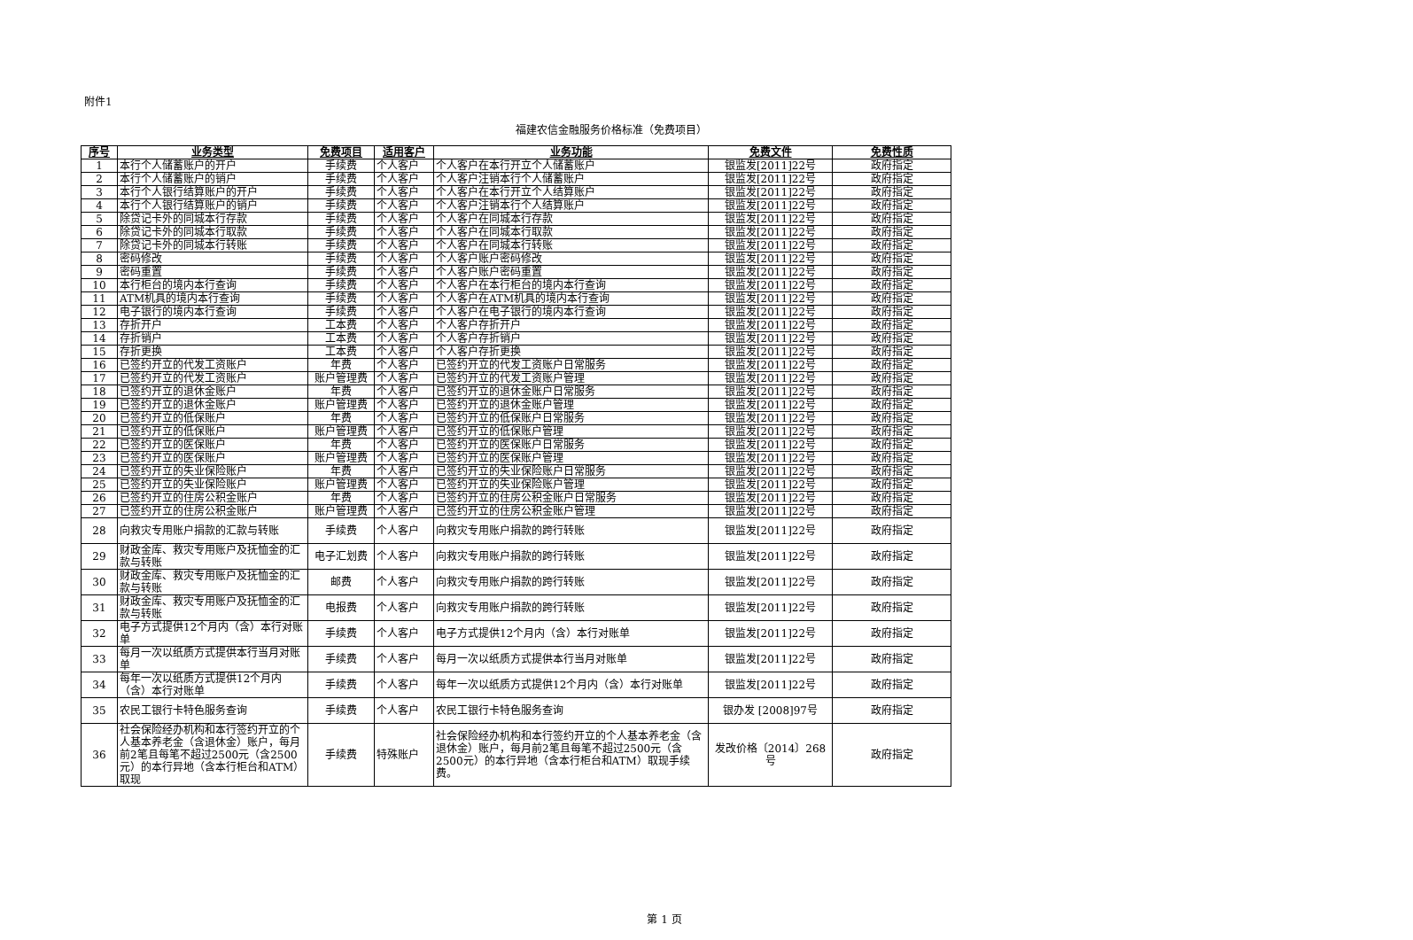附件1
福建农信金融服务价格标准（免费项目）
| 序号 | 业务类型 | 免费项目 | 适用客户 | 业务功能 | 免费文件 | 免费性质 |
| --- | --- | --- | --- | --- | --- | --- |
| 1 | 本行个人储蓄账户的开户 | 手续费 | 个人客户 | 个人客户在本行开立个人储蓄账户 | 银监发[2011]22号 | 政府指定 |
| 2 | 本行个人储蓄账户的销户 | 手续费 | 个人客户 | 个人客户注销本行个人储蓄账户 | 银监发[2011]22号 | 政府指定 |
| 3 | 本行个人银行结算账户的开户 | 手续费 | 个人客户 | 个人客户在本行开立个人结算账户 | 银监发[2011]22号 | 政府指定 |
| 4 | 本行个人银行结算账户的销户 | 手续费 | 个人客户 | 个人客户注销本行个人结算账户 | 银监发[2011]22号 | 政府指定 |
| 5 | 除贷记卡外的同城本行存款 | 手续费 | 个人客户 | 个人客户在同城本行存款 | 银监发[2011]22号 | 政府指定 |
| 6 | 除贷记卡外的同城本行取款 | 手续费 | 个人客户 | 个人客户在同城本行取款 | 银监发[2011]22号 | 政府指定 |
| 7 | 除贷记卡外的同城本行转账 | 手续费 | 个人客户 | 个人客户在同城本行转账 | 银监发[2011]22号 | 政府指定 |
| 8 | 密码修改 | 手续费 | 个人客户 | 个人客户账户密码修改 | 银监发[2011]22号 | 政府指定 |
| 9 | 密码重置 | 手续费 | 个人客户 | 个人客户账户密码重置 | 银监发[2011]22号 | 政府指定 |
| 10 | 本行柜台的境内本行查询 | 手续费 | 个人客户 | 个人客户在本行柜台的境内本行查询 | 银监发[2011]22号 | 政府指定 |
| 11 | ATM机具的境内本行查询 | 手续费 | 个人客户 | 个人客户在ATM机具的境内本行查询 | 银监发[2011]22号 | 政府指定 |
| 12 | 电子银行的境内本行查询 | 手续费 | 个人客户 | 个人客户在电子银行的境内本行查询 | 银监发[2011]22号 | 政府指定 |
| 13 | 存折开户 | 工本费 | 个人客户 | 个人客户存折开户 | 银监发[2011]22号 | 政府指定 |
| 14 | 存折销户 | 工本费 | 个人客户 | 个人客户存折销户 | 银监发[2011]22号 | 政府指定 |
| 15 | 存折更换 | 工本费 | 个人客户 | 个人客户存折更换 | 银监发[2011]22号 | 政府指定 |
| 16 | 已签约开立的代发工资账户 | 年费 | 个人客户 | 已签约开立的代发工资账户日常服务 | 银监发[2011]22号 | 政府指定 |
| 17 | 已签约开立的代发工资账户 | 账户管理费 | 个人客户 | 已签约开立的代发工资账户管理 | 银监发[2011]22号 | 政府指定 |
| 18 | 已签约开立的退休金账户 | 年费 | 个人客户 | 已签约开立的退休金账户日常服务 | 银监发[2011]22号 | 政府指定 |
| 19 | 已签约开立的退休金账户 | 账户管理费 | 个人客户 | 已签约开立的退休金账户管理 | 银监发[2011]22号 | 政府指定 |
| 20 | 已签约开立的低保账户 | 年费 | 个人客户 | 已签约开立的低保账户日常服务 | 银监发[2011]22号 | 政府指定 |
| 21 | 已签约开立的低保账户 | 账户管理费 | 个人客户 | 已签约开立的低保账户管理 | 银监发[2011]22号 | 政府指定 |
| 22 | 已签约开立的医保账户 | 年费 | 个人客户 | 已签约开立的医保账户日常服务 | 银监发[2011]22号 | 政府指定 |
| 23 | 已签约开立的医保账户 | 账户管理费 | 个人客户 | 已签约开立的医保账户管理 | 银监发[2011]22号 | 政府指定 |
| 24 | 已签约开立的失业保险账户 | 年费 | 个人客户 | 已签约开立的失业保险账户日常服务 | 银监发[2011]22号 | 政府指定 |
| 25 | 已签约开立的失业保险账户 | 账户管理费 | 个人客户 | 已签约开立的失业保险账户管理 | 银监发[2011]22号 | 政府指定 |
| 26 | 已签约开立的住房公积金账户 | 年费 | 个人客户 | 已签约开立的住房公积金账户日常服务 | 银监发[2011]22号 | 政府指定 |
| 27 | 已签约开立的住房公积金账户 | 账户管理费 | 个人客户 | 已签约开立的住房公积金账户管理 | 银监发[2011]22号 | 政府指定 |
| 28 | 向救灾专用账户捐款的汇款与转账 | 手续费 | 个人客户 | 向救灾专用账户捐款的跨行转账 | 银监发[2011]22号 | 政府指定 |
| 29 | 财政金库、救灾专用账户及抚恤金的汇款与转账 | 电子汇划费 | 个人客户 | 向救灾专用账户捐款的跨行转账 | 银监发[2011]22号 | 政府指定 |
| 30 | 财政金库、救灾专用账户及抚恤金的汇款与转账 | 邮费 | 个人客户 | 向救灾专用账户捐款的跨行转账 | 银监发[2011]22号 | 政府指定 |
| 31 | 财政金库、救灾专用账户及抚恤金的汇款与转账 | 电报费 | 个人客户 | 向救灾专用账户捐款的跨行转账 | 银监发[2011]22号 | 政府指定 |
| 32 | 电子方式提供12个月内（含）本行对账单 | 手续费 | 个人客户 | 电子方式提供12个月内（含）本行对账单 | 银监发[2011]22号 | 政府指定 |
| 33 | 每月一次以纸质方式提供本行当月对账单 | 手续费 | 个人客户 | 每月一次以纸质方式提供本行当月对账单 | 银监发[2011]22号 | 政府指定 |
| 34 | 每年一次以纸质方式提供12个月内（含）本行对账单 | 手续费 | 个人客户 | 每年一次以纸质方式提供12个月内（含）本行对账单 | 银监发[2011]22号 | 政府指定 |
| 35 | 农民工银行卡特色服务查询 | 手续费 | 个人客户 | 农民工银行卡特色服务查询 | 银办发 [2008]97号 | 政府指定 |
| 36 | 社会保险经办机构和本行签约开立的个人基本养老金（含退休金）账户，每月前2笔且每笔不超过2500元（含2500元）的本行异地（含本行柜台和ATM）取现 | 手续费 | 特殊账户 | 社会保险经办机构和本行签约开立的个人基本养老金（含退休金）账户，每月前2笔且每笔不超过2500元（含2500元）的本行异地（含本行柜台和ATM）取现手续费。 | 发改价格〔2014〕268号 | 政府指定 |
第 1 页